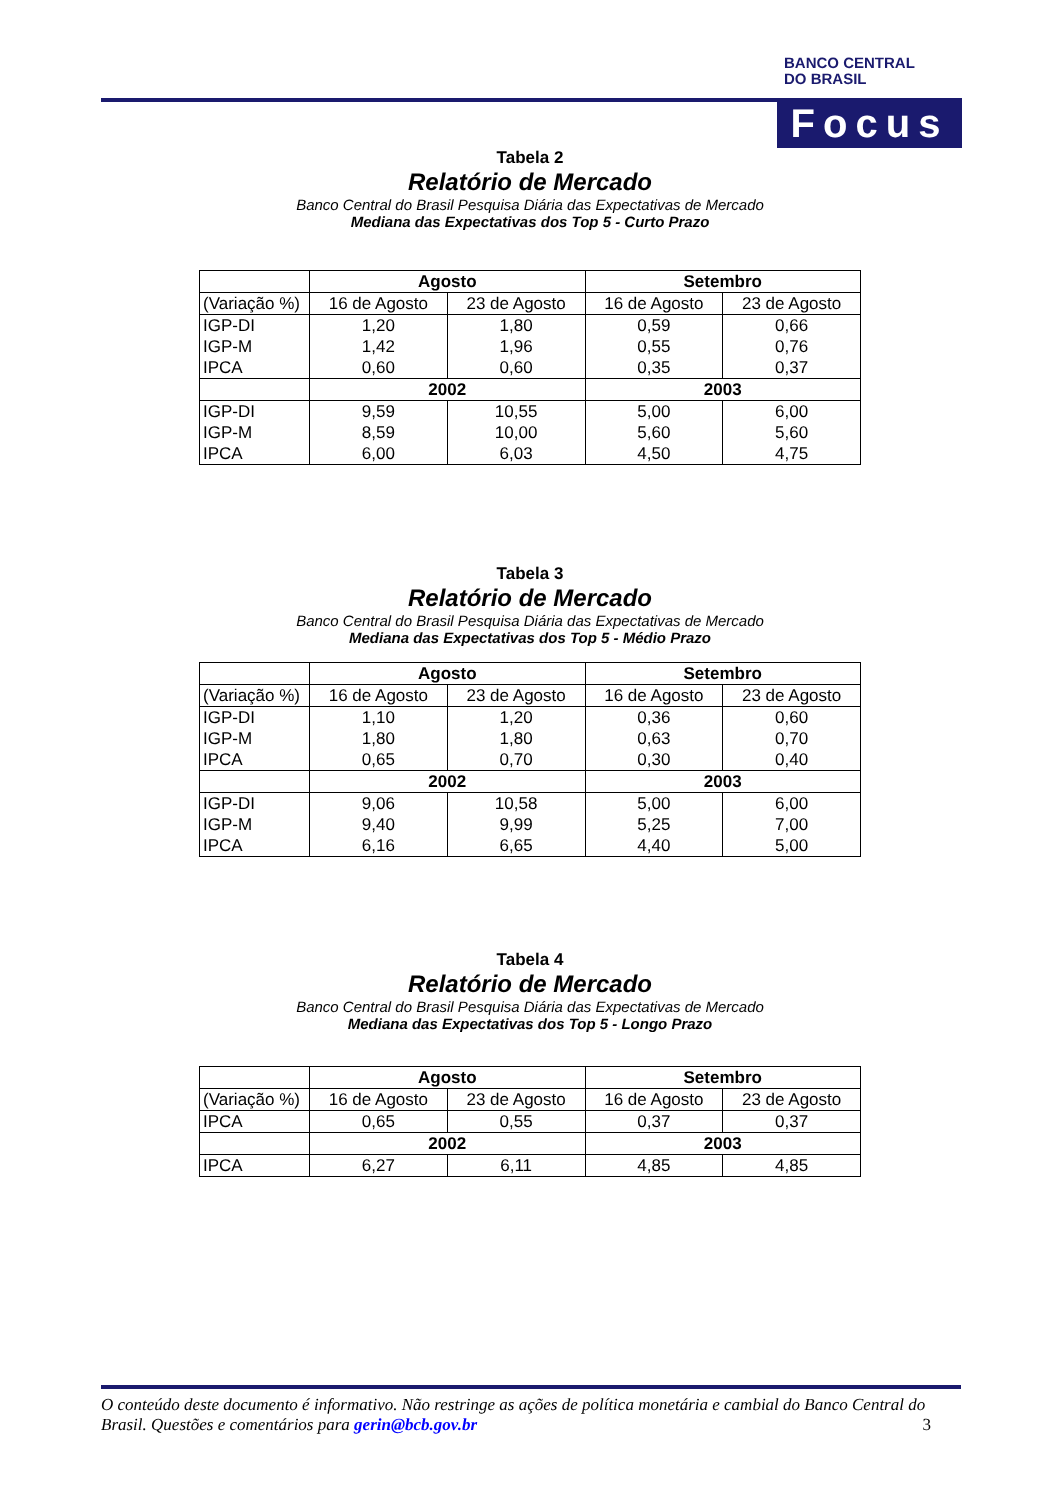BANCO CENTRAL
DO BRASIL
Focus
Tabela 2
Relatório de Mercado
Banco Central do Brasil Pesquisa Diária das Expectativas de Mercado
Mediana das Expectativas dos Top 5 - Curto Prazo
| | Agosto | | Setembro | |
| --- | --- | --- | --- | --- |
| (Variação %) | 16 de Agosto | 23 de Agosto | 16 de Agosto | 23 de Agosto |
| IGP-DI | 1,20 | 1,80 | 0,59 | 0,66 |
| IGP-M | 1,42 | 1,96 | 0,55 | 0,76 |
| IPCA | 0,60 | 0,60 | 0,35 | 0,37 |
| | 2002 | | 2003 | |
| IGP-DI | 9,59 | 10,55 | 5,00 | 6,00 |
| IGP-M | 8,59 | 10,00 | 5,60 | 5,60 |
| IPCA | 6,00 | 6,03 | 4,50 | 4,75 |
Tabela 3
Relatório de Mercado
Banco Central do Brasil Pesquisa Diária das Expectativas de Mercado
Mediana das Expectativas dos Top 5 - Médio Prazo
| | Agosto | | Setembro | |
| --- | --- | --- | --- | --- |
| (Variação %) | 16 de Agosto | 23 de Agosto | 16 de Agosto | 23 de Agosto |
| IGP-DI | 1,10 | 1,20 | 0,36 | 0,60 |
| IGP-M | 1,80 | 1,80 | 0,63 | 0,70 |
| IPCA | 0,65 | 0,70 | 0,30 | 0,40 |
| | 2002 | | 2003 | |
| IGP-DI | 9,06 | 10,58 | 5,00 | 6,00 |
| IGP-M | 9,40 | 9,99 | 5,25 | 7,00 |
| IPCA | 6,16 | 6,65 | 4,40 | 5,00 |
Tabela 4
Relatório de Mercado
Banco Central do Brasil Pesquisa Diária das Expectativas de Mercado
Mediana das Expectativas dos Top 5 - Longo Prazo
| | Agosto | | Setembro | |
| --- | --- | --- | --- | --- |
| (Variação %) | 16 de Agosto | 23 de Agosto | 16 de Agosto | 23 de Agosto |
| IPCA | 0,65 | 0,55 | 0,37 | 0,37 |
| | 2002 | | 2003 | |
| IPCA | 6,27 | 6,11 | 4,85 | 4,85 |
O conteúdo deste documento é informativo. Não restringe as ações de política monetária e cambial do Banco Central do Brasil. Questões e comentários para gerin@bcb.gov.br 3